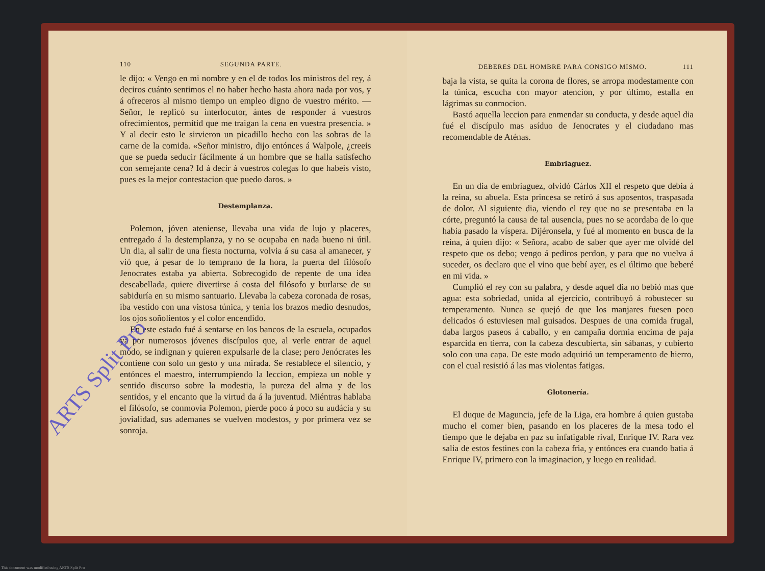110 SEGUNDA PARTE.
le dijo: « Vengo en mi nombre y en el de todos los ministros del rey, á deciros cuánto sentimos el no haber hecho hasta ahora nada por vos, y á ofreceros al mismo tiempo un empleo digno de vuestro mérito. — Señor, le replicó su interlocutor, ántes de responder á vuestros ofrecimientos, permitid que me traigan la cena en vuestra presencia. » Y al decir esto le sirvieron un picadillo hecho con las sobras de la carne de la comida. «Señor ministro, dijo entónces á Walpole, ¿creeis que se pueda seducir fácilmente á un hombre que se halla satisfecho con semejante cena? Id á decir á vuestros colegas lo que habeis visto, pues es la mejor contestacion que puedo daros. »
Destemplanza.
Polemon, jóven ateniense, llevaba una vida de lujo y placeres, entregado á la destemplanza, y no se ocupaba en nada bueno ni útil. Un dia, al salir de una fiesta nocturna, volvia á su casa al amanecer, y vió que, á pesar de lo temprano de la hora, la puerta del filósofo Jenocrates estaba ya abierta. Sobrecogido de repente de una idea descabellada, quiere divertirse á costa del filósofo y burlarse de su sabiduría en su mismo santuario. Llevaba la cabeza coronada de rosas, iba vestido con una vistosa túnica, y tenia los brazos medio desnudos, los ojos soñolientos y el color encendido.
En este estado fué á sentarse en los bancos de la escuela, ocupados ya por numerosos jóvenes discípulos que, al verle entrar de aquel modo, se indignan y quieren expulsarle de la clase; pero Jenócrates les contiene con solo un gesto y una mirada. Se restablece el silencio, y entónces el maestro, interrumpiendo la leccion, empieza un noble y sentido discurso sobre la modestia, la pureza del alma y de los sentidos, y el encanto que la virtud da á la juventud. Miéntras hablaba el filósofo, se conmovia Polemon, pierde poco á poco su audácia y su jovialidad, sus ademanes se vuelven modestos, y por primera vez se sonroja.
DEBERES DEL HOMBRE PARA CONSIGO MISMO. 111
baja la vista, se quita la corona de flores, se arropa modestamente con la túnica, escucha con mayor atencion, y por último, estalla en lágrimas su conmocion.
Bastó aquella leccion para enmendar su conducta, y desde aquel dia fué el discípulo mas asíduo de Jenocrates y el ciudadano mas recomendable de Aténas.
Embriaguez.
En un dia de embriaguez, olvidó Cárlos XII el respeto que debia á la reina, su abuela. Esta princesa se retiró á sus aposentos, traspasada de dolor. Al siguiente dia, viendo el rey que no se presentaba en la córte, preguntó la causa de tal ausencia, pues no se acordaba de lo que habia pasado la víspera. Dijéronsela, y fué al momento en busca de la reina, á quien dijo: « Señora, acabo de saber que ayer me olvidé del respeto que os debo; vengo á pediros perdon, y para que no vuelva á suceder, os declaro que el vino que bebí ayer, es el último que beberé en mi vida. »
Cumplió el rey con su palabra, y desde aquel dia no bebió mas que agua: esta sobriedad, unida al ejercicio, contribuyó á robustecer su temperamento. Nunca se quejó de que los manjares fuesen poco delicados ó estuviesen mal guisados. Despues de una comida frugal, daba largos paseos á caballo, y en campaña dormia encima de paja esparcida en tierra, con la cabeza descubierta, sin sábanas, y cubierto solo con una capa. De este modo adquirió un temperamento de hierro, con el cual resistió á las mas violentas fatigas.
Glotonería.
El duque de Maguncia, jefe de la Liga, era hombre á quien gustaba mucho el comer bien, pasando en los placeres de la mesa todo el tiempo que le dejaba en paz su infatigable rival, Enrique IV. Rara vez salia de estos festines con la cabeza fria, y entónces era cuando batia á Enrique IV, primero con la imaginacion, y luego en realidad.
ARTS Split Pro
This document was modified using ARTS Split Pro